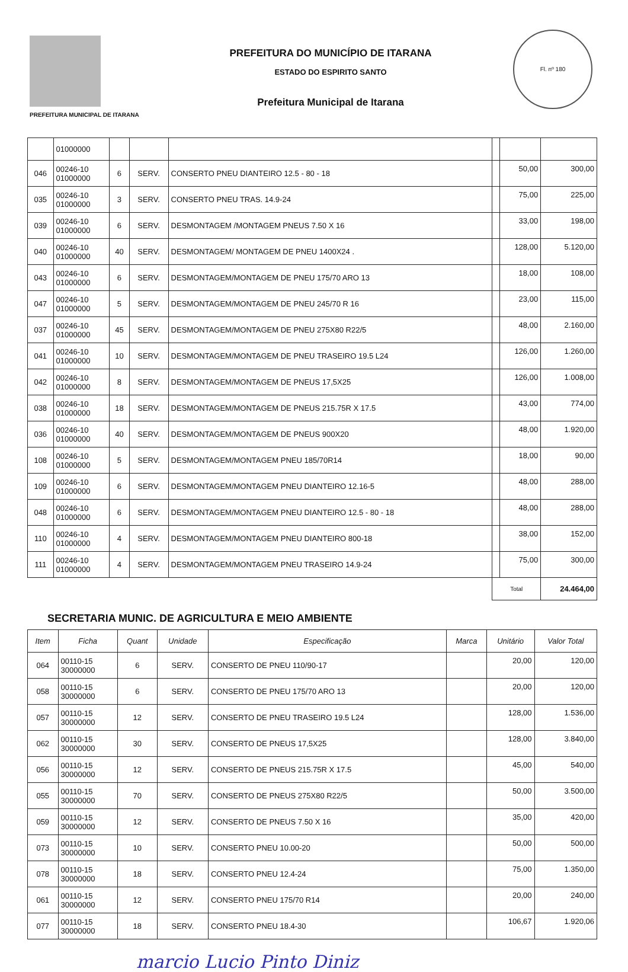PREFEITURA MUNICIPAL DE ITARANA
PREFEITURA DO MUNICÍPIO DE ITARANA
ESTADO DO ESPIRITO SANTO
Prefeitura Municipal de Itarana
Fl. nº 180
| | 01000000 | | | | | | |
| 046 | 00246-10 01000000 | 6 | SERV. | CONSERTO PNEU DIANTEIRO 12.5 - 80 - 18 | | 50,00 | 300,00 |
| 035 | 00246-10 01000000 | 3 | SERV. | CONSERTO PNEU TRAS. 14.9-24 | | 75,00 | 225,00 |
| 039 | 00246-10 01000000 | 6 | SERV. | DESMONTAGEM /MONTAGEM PNEUS 7.50 X 16 | | 33,00 | 198,00 |
| 040 | 00246-10 01000000 | 40 | SERV. | DESMONTAGEM/ MONTAGEM DE PNEU 1400X24 . | | 128,00 | 5.120,00 |
| 043 | 00246-10 01000000 | 6 | SERV. | DESMONTAGEM/MONTAGEM DE PNEU 175/70 ARO 13 | | 18,00 | 108,00 |
| 047 | 00246-10 01000000 | 5 | SERV. | DESMONTAGEM/MONTAGEM DE PNEU 245/70 R 16 | | 23,00 | 115,00 |
| 037 | 00246-10 01000000 | 45 | SERV. | DESMONTAGEM/MONTAGEM DE PNEU 275X80 R22/5 | | 48,00 | 2.160,00 |
| 041 | 00246-10 01000000 | 10 | SERV. | DESMONTAGEM/MONTAGEM DE PNEU TRASEIRO 19.5 L24 | | 126,00 | 1.260,00 |
| 042 | 00246-10 01000000 | 8 | SERV. | DESMONTAGEM/MONTAGEM DE PNEUS 17,5X25 | | 126,00 | 1.008,00 |
| 038 | 00246-10 01000000 | 18 | SERV. | DESMONTAGEM/MONTAGEM DE PNEUS 215.75R X 17.5 | | 43,00 | 774,00 |
| 036 | 00246-10 01000000 | 40 | SERV. | DESMONTAGEM/MONTAGEM DE PNEUS 900X20 | | 48,00 | 1.920,00 |
| 108 | 00246-10 01000000 | 5 | SERV. | DESMONTAGEM/MONTAGEM PNEU 185/70R14 | | 18,00 | 90,00 |
| 109 | 00246-10 01000000 | 6 | SERV. | DESMONTAGEM/MONTAGEM PNEU DIANTEIRO 12.16-5 | | 48,00 | 288,00 |
| 048 | 00246-10 01000000 | 6 | SERV. | DESMONTAGEM/MONTAGEM PNEU DIANTEIRO 12.5 - 80 - 18 | | 48,00 | 288,00 |
| 110 | 00246-10 01000000 | 4 | SERV. | DESMONTAGEM/MONTAGEM PNEU DIANTEIRO 800-18 | | 38,00 | 152,00 |
| 111 | 00246-10 01000000 | 4 | SERV. | DESMONTAGEM/MONTAGEM PNEU TRASEIRO 14.9-24 | | 75,00 | 300,00 |
| | | | | | Total | | 24.464,00 |
SECRETARIA MUNIC. DE AGRICULTURA E MEIO AMBIENTE
| Item | Ficha | Quant | Unidade | Especificação | Marca | Unitário | Valor Total |
| --- | --- | --- | --- | --- | --- | --- | --- |
| 064 | 00110-15 30000000 | 6 | SERV. | CONSERTO DE PNEU 110/90-17 | | 20,00 | 120,00 |
| 058 | 00110-15 30000000 | 6 | SERV. | CONSERTO DE PNEU 175/70 ARO 13 | | 20,00 | 120,00 |
| 057 | 00110-15 30000000 | 12 | SERV. | CONSERTO DE PNEU TRASEIRO 19.5 L24 | | 128,00 | 1.536,00 |
| 062 | 00110-15 30000000 | 30 | SERV. | CONSERTO DE PNEUS 17,5X25 | | 128,00 | 3.840,00 |
| 056 | 00110-15 30000000 | 12 | SERV. | CONSERTO DE PNEUS 215.75R X 17.5 | | 45,00 | 540,00 |
| 055 | 00110-15 30000000 | 70 | SERV. | CONSERTO DE PNEUS 275X80 R22/5 | | 50,00 | 3.500,00 |
| 059 | 00110-15 30000000 | 12 | SERV. | CONSERTO DE PNEUS 7.50 X 16 | | 35,00 | 420,00 |
| 073 | 00110-15 30000000 | 10 | SERV. | CONSERTO PNEU 10.00-20 | | 50,00 | 500,00 |
| 078 | 00110-15 30000000 | 18 | SERV. | CONSERTO PNEU 12.4-24 | | 75,00 | 1.350,00 |
| 061 | 00110-15 30000000 | 12 | SERV. | CONSERTO PNEU 175/70 R14 | | 20,00 | 240,00 |
| 077 | 00110-15 30000000 | 18 | SERV. | CONSERTO PNEU 18.4-30 | | 106,67 | 1.920,06 |
marcio Lucio Pinto Diniz